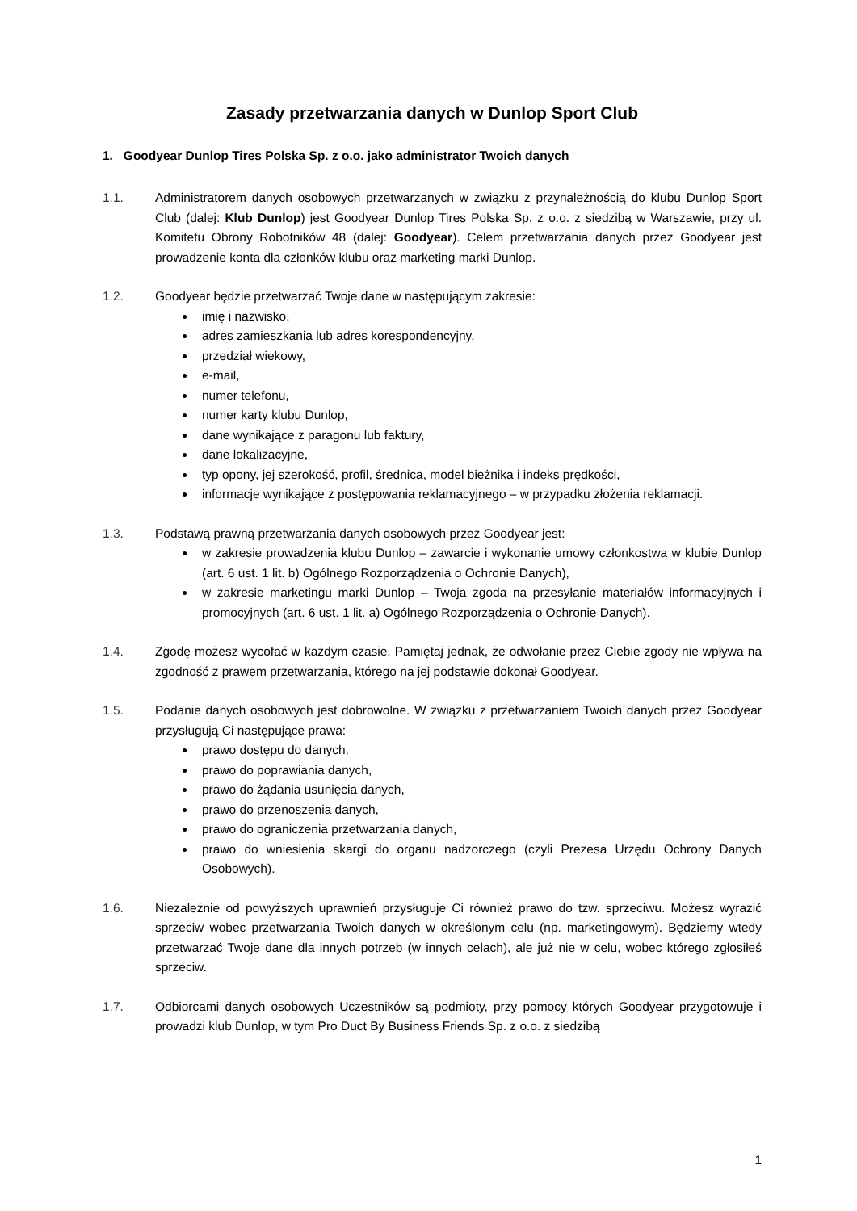Zasady przetwarzania danych w Dunlop Sport Club
1. Goodyear Dunlop Tires Polska Sp. z o.o. jako administrator Twoich danych
1.1. Administratorem danych osobowych przetwarzanych w związku z przynależnością do klubu Dunlop Sport Club (dalej: Klub Dunlop) jest Goodyear Dunlop Tires Polska Sp. z o.o. z siedzibą w Warszawie, przy ul. Komitetu Obrony Robotników 48 (dalej: Goodyear). Celem przetwarzania danych przez Goodyear jest prowadzenie konta dla członków klubu oraz marketing marki Dunlop.
1.2. Goodyear będzie przetwarzać Twoje dane w następującym zakresie:
imię i nazwisko,
adres zamieszkania lub adres korespondencyjny,
przedział wiekowy,
e-mail,
numer telefonu,
numer karty klubu Dunlop,
dane wynikające z paragonu lub faktury,
dane lokalizacyjne,
typ opony, jej szerokość, profil, średnica, model bieżnika i indeks prędkości,
informacje wynikające z postępowania reklamacyjnego – w przypadku złożenia reklamacji.
1.3. Podstawą prawną przetwarzania danych osobowych przez Goodyear jest:
w zakresie prowadzenia klubu Dunlop – zawarcie i wykonanie umowy członkostwa w klubie Dunlop (art. 6 ust. 1 lit. b) Ogólnego Rozporządzenia o Ochronie Danych),
w zakresie marketingu marki Dunlop – Twoja zgoda na przesyłanie materiałów informacyjnych i promocyjnych (art. 6 ust. 1 lit. a) Ogólnego Rozporządzenia o Ochronie Danych).
1.4. Zgodę możesz wycofać w każdym czasie. Pamiętaj jednak, że odwołanie przez Ciebie zgody nie wpływa na zgodność z prawem przetwarzania, którego na jej podstawie dokonał Goodyear.
1.5. Podanie danych osobowych jest dobrowolne. W związku z przetwarzaniem Twoich danych przez Goodyear przysługują Ci następujące prawa:
prawo dostępu do danych,
prawo do poprawiania danych,
prawo do żądania usunięcia danych,
prawo do przenoszenia danych,
prawo do ograniczenia przetwarzania danych,
prawo do wniesienia skargi do organu nadzorczego (czyli Prezesa Urzędu Ochrony Danych Osobowych).
1.6. Niezależnie od powyższych uprawnień przysługuje Ci również prawo do tzw. sprzeciwu. Możesz wyrazić sprzeciw wobec przetwarzania Twoich danych w określonym celu (np. marketingowym). Będziemy wtedy przetwarzać Twoje dane dla innych potrzeb (w innych celach), ale już nie w celu, wobec którego zgłosiłeś sprzeciw.
1.7. Odbiorcami danych osobowych Uczestników są podmioty, przy pomocy których Goodyear przygotowuje i prowadzi klub Dunlop, w tym Pro Duct By Business Friends Sp. z o.o. z siedzibą
1